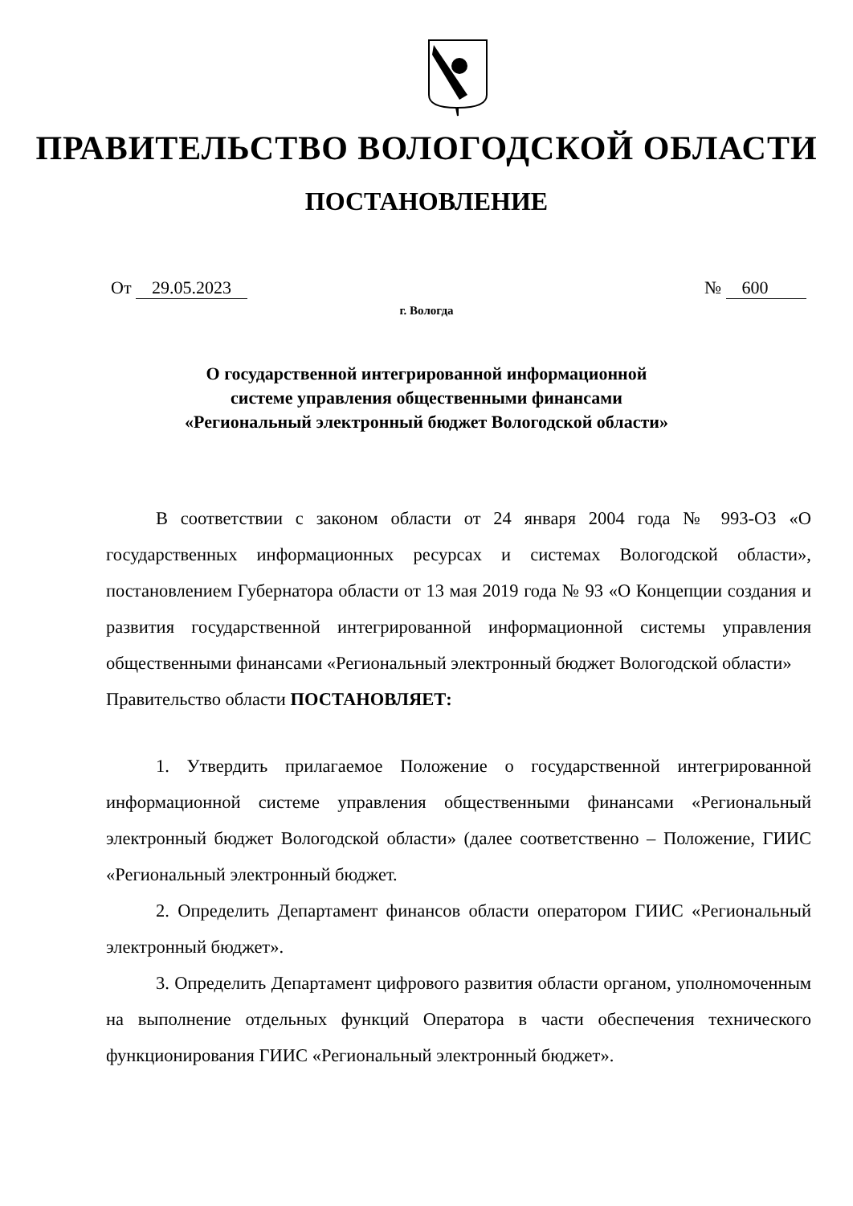ПРАВИТЕЛЬСТВО ВОЛОГОДСКОЙ ОБЛАСТИ
ПОСТАНОВЛЕНИЕ
От 29.05.2023 № 600
г. Вологда
О государственной интегрированной информационной
системе управления общественными финансами
«Региональный электронный бюджет Вологодской области»
В соответствии с законом области от 24 января 2004 года № 993-ОЗ «О государственных информационных ресурсах и системах Вологодской области», постановлением Губернатора области от 13 мая 2019 года № 93 «О Концепции создания и развития государственной интегрированной информационной системы управления общественными финансами «Региональный электронный бюджет Вологодской области»
Правительство области ПОСТАНОВЛЯЕТ:
1. Утвердить прилагаемое Положение о государственной интегрированной информационной системе управления общественными финансами «Региональный электронный бюджет Вологодской области» (далее соответственно – Положение, ГИИС «Региональный электронный бюджет.
2. Определить Департамент финансов области оператором ГИИС «Региональный электронный бюджет».
3. Определить Департамент цифрового развития области органом, уполномоченным на выполнение отдельных функций Оператора в части обеспечения технического функционирования ГИИС «Региональный электронный бюджет».